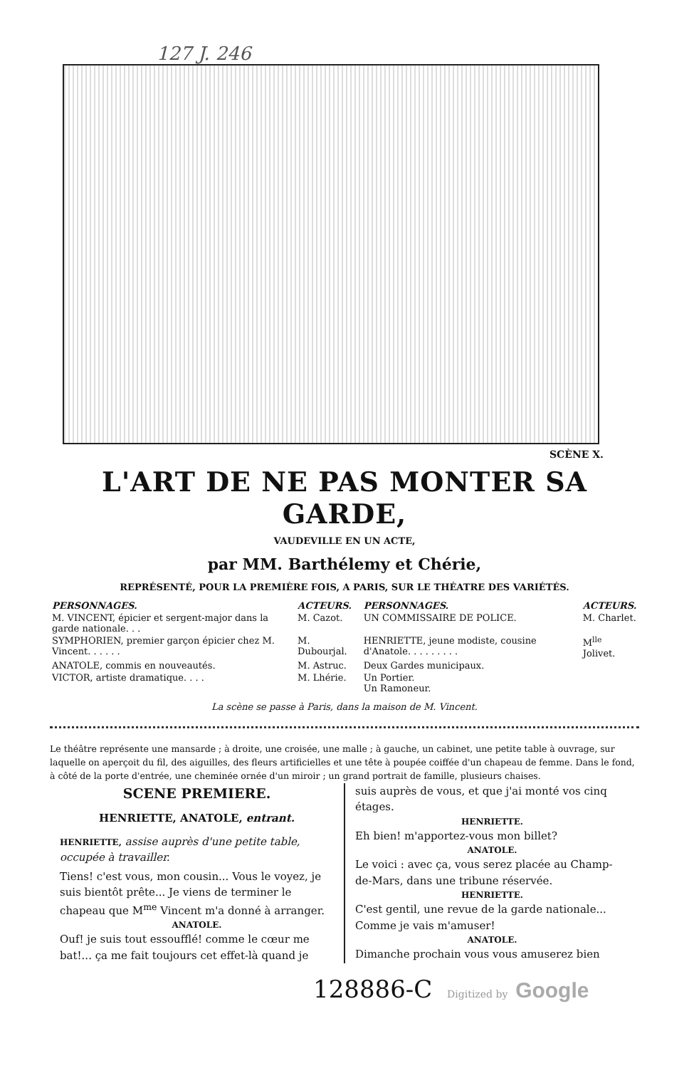127 J. 246
SCÈNE X.
L'ART DE NE PAS MONTER SA GARDE,
VAUDEVILLE EN UN ACTE,
par MM. Barthélemy et Chérie,
REPRÉSENTÉ, POUR LA PREMIÈRE FOIS, A PARIS, SUR LE THÉATRE DES VARIÉTÉS.
| PERSONNAGES. | ACTEURS. | PERSONNAGES. | ACTEURS. |
| --- | --- | --- | --- |
| M. VINCENT, épicier et sergent-major dans la garde nationale. . . | M. Cazot. | UN COMMISSAIRE DE POLICE. | M. Charlet. |
| SYMPHORIEN, premier garçon épicier chez M. Vincent. . . . . . | M. Dubourjal. | HENRIETTE, jeune modiste, cousine d'Anatole. . . . . . . . . | M<sup>lle</sup> Jolivet. |
| ANATOLE, commis en nouveautés. | M. Astruc. | Deux Gardes municipaux. | |
| VICTOR, artiste dramatique. . . . | M. Lhérie. | Un Portier. Un Ramoneur. | |
La scène se passe à Paris, dans la maison de M. Vincent.
Le théâtre représente une mansarde ; à droite, une croisée, une malle ; à gauche, un cabinet, une petite table à ouvrage, sur laquelle on aperçoit du fil, des aiguilles, des fleurs artificielles et une tête à poupée coiffée d'un chapeau de femme. Dans le fond, à côté de la porte d'entrée, une cheminée ornée d'un miroir ; un grand portrait de famille, plusieurs chaises.
SCENE PREMIERE.
HENRIETTE, ANATOLE, entrant.
HENRIETTE, assise auprès d'une petite table, occupée à travailler.
Tiens! c'est vous, mon cousin... Vous le voyez, je suis bientôt prête... Je viens de terminer le chapeau que M<sup>me</sup> Vincent m'a donné à arranger.
ANATOLE.
Ouf! je suis tout essoufflé! comme le cœur me bat!... ça me fait toujours cet effet-là quand je
suis auprès de vous, et que j'ai monté vos cinq étages.
HENRIETTE.
Eh bien! m'apportez-vous mon billet?
ANATOLE.
Le voici : avec ça, vous serez placée au Champ-de-Mars, dans une tribune réservée.
HENRIETTE.
C'est gentil, une revue de la garde nationale... Comme je vais m'amuser!
ANATOLE.
Dimanche prochain vous vous amuserez bien
128886-C Digitized by Google